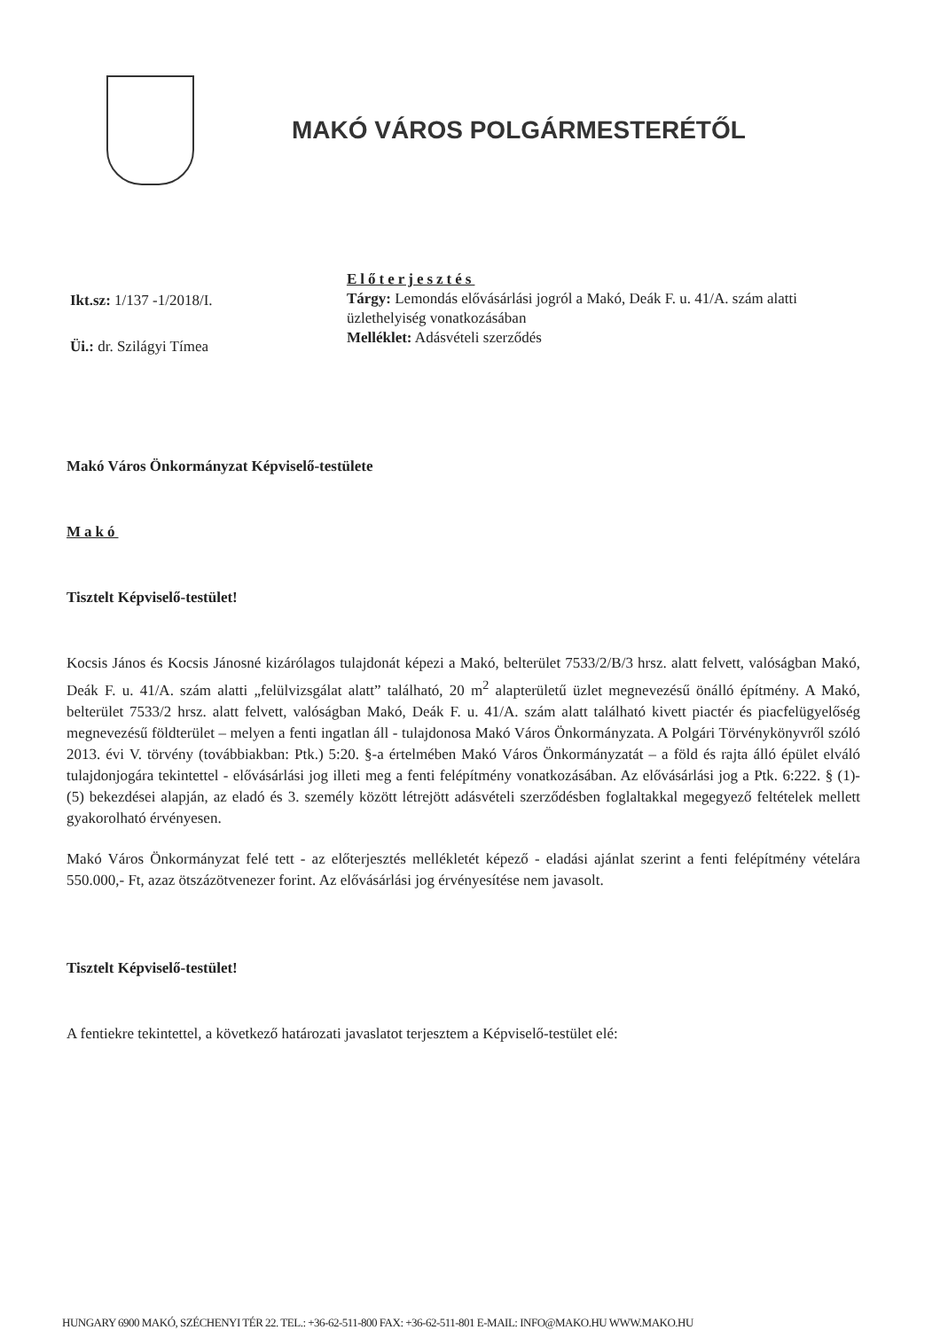MAKÓ VÁROS POLGÁRMESTERÉTŐL
Ikt.sz: 1/137 -1/2018/I.
Üi.: dr. Szilágyi Tímea
Előterjesztés
Tárgy: Lemondás elővásárlási jogról a Makó, Deák F. u. 41/A. szám alatti üzlethelyiség vonatkozásában
Melléklet: Adásvételi szerződés
Makó Város Önkormányzat Képviselő-testülete
Makó
Tisztelt Képviselő-testület!
Kocsis János és Kocsis Jánosné kizárólagos tulajdonát képezi a Makó, belterület 7533/2/B/3 hrsz. alatt felvett, valóságban Makó, Deák F. u. 41/A. szám alatti „felülvizsgálat alatt” található, 20 m<sup>2</sup> alapterületű üzlet megnevezésű önálló építmény. A Makó, belterület 7533/2 hrsz. alatt felvett, valóságban Makó, Deák F. u. 41/A. szám alatt található kivett piactér és piacfelügyelőség megnevezésű földterület – melyen a fenti ingatlan áll - tulajdonosa Makó Város Önkormányzata. A Polgári Törvénykönyvről szóló 2013. évi V. törvény (továbbiakban: Ptk.) 5:20. §-a értelmében Makó Város Önkormányzatát – a föld és rajta álló épület elváló tulajdonjogára tekintettel - elővásárlási jog illeti meg a fenti felépítmény vonatkozásában. Az elővásárlási jog a Ptk. 6:222. § (1)-(5) bekezdései alapján, az eladó és 3. személy között létrejött adásvételi szerződésben foglaltakkal megegyező feltételek mellett gyakorolható érvényesen.
Makó Város Önkormányzat felé tett - az előterjesztés mellékletét képező - eladási ajánlat szerint a fenti felépítmény vételára 550.000,- Ft, azaz ötszázötvenezer forint. Az elővásárlási jog érvényesítése nem javasolt.
Tisztelt Képviselő-testület!
A fentiekre tekintettel, a következő határozati javaslatot terjesztem a Képviselő-testület elé:
HUNGARY 6900 MAKÓ, SZÉCHENYI TÉR 22. TEL.: +36-62-511-800 FAX: +36-62-511-801 E-MAIL: INFO@MAKO.HU WWW.MAKO.HU